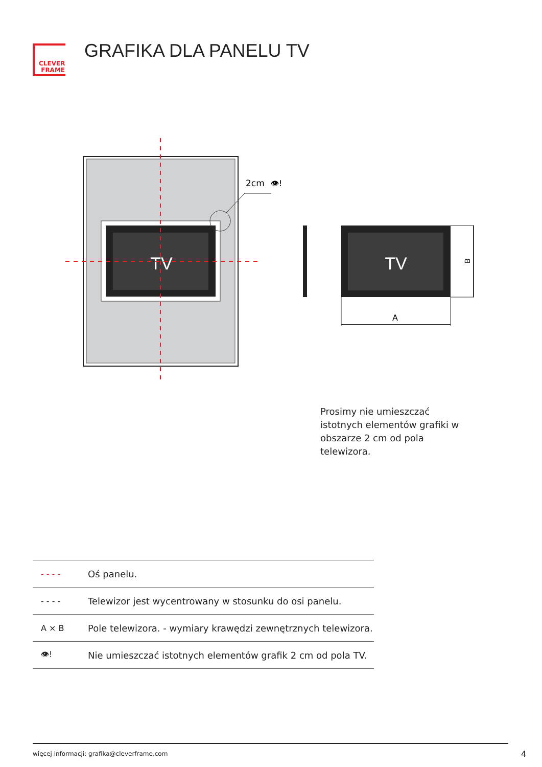CLEVER
FRAME
GRAFIKA DLA PANELU TV
TV
2cm
👁!
TV
B
A
Prosimy nie umieszczać istotnych elementów grafiki w obszarze 2 cm od pola telewizora.
| - - - - | Oś panelu. |
| - - - - | Telewizor jest wycentrowany w stosunku do osi panelu. |
| A × B | Pole telewizora. - wymiary krawędzi zewnętrznych telewizora. |
| 👁! | Nie umieszczać istotnych elementów grafik 2 cm od pola TV. |
więcej informacji: grafika@cleverframe.com
4